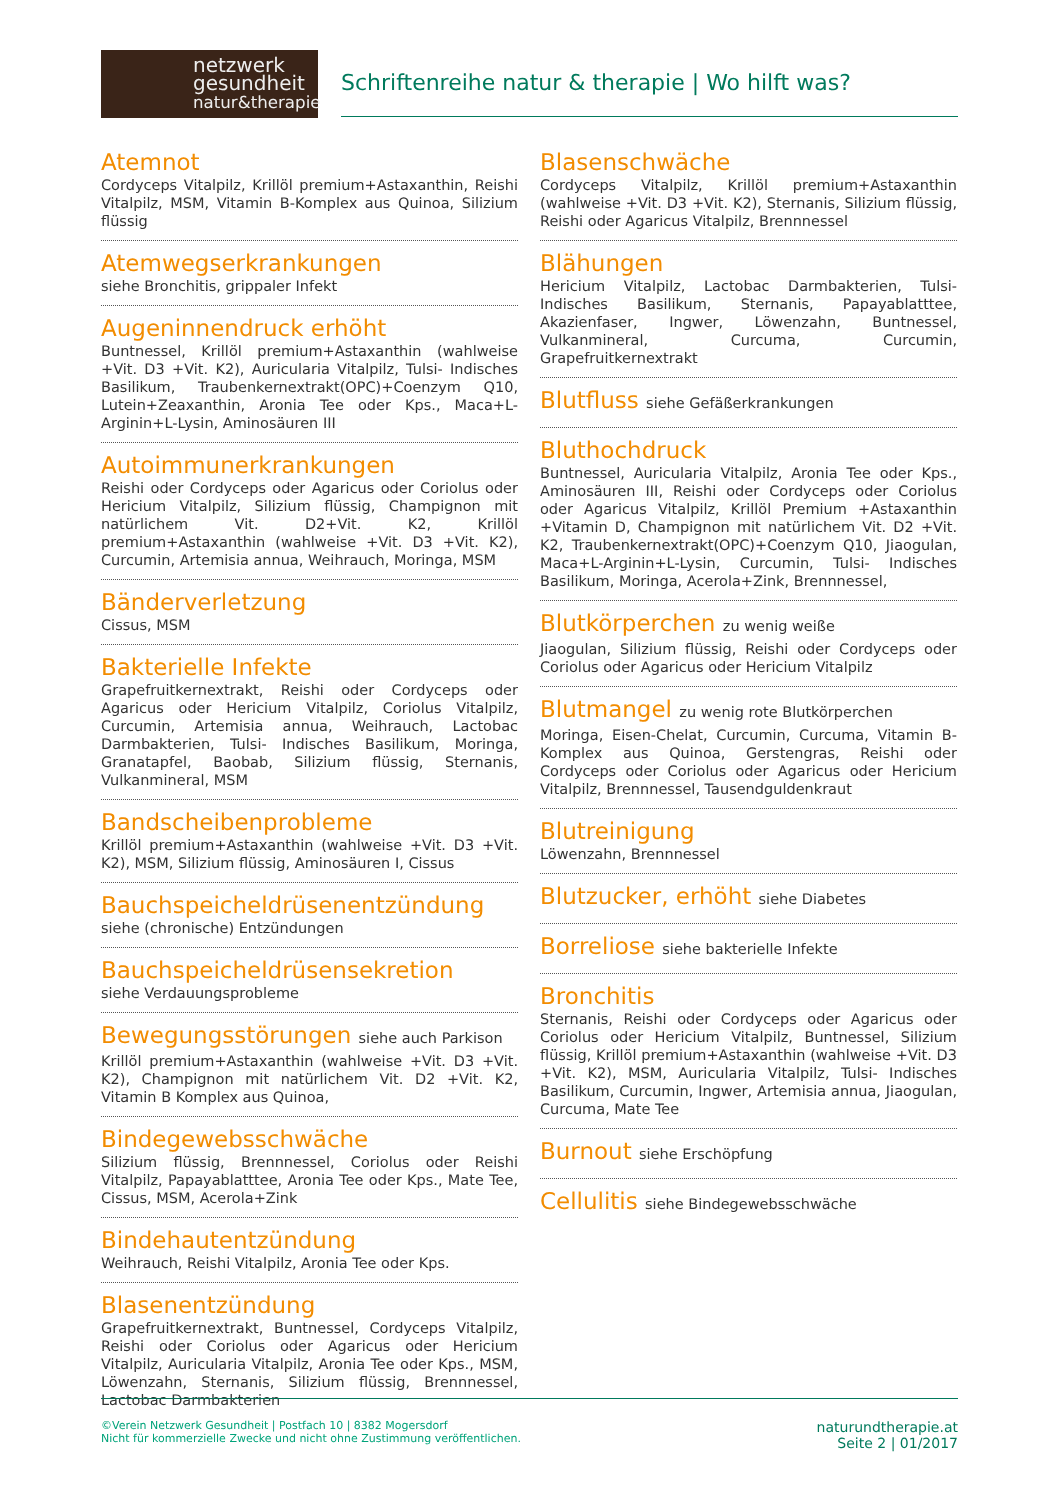netzwerk
gesundheit
natur&therapie
Schriftenreihe natur & therapie | Wo hilft was?
Atemnot
Cordyceps Vitalpilz, Krillöl premium+Astaxanthin, Reishi Vitalpilz, MSM, Vitamin B-Komplex aus Quinoa, Silizium flüssig
Atemwegserkrankungen
siehe Bronchitis, grippaler Infekt
Augeninnendruck erhöht
Buntnessel, Krillöl premium+Astaxanthin (wahlweise +Vit. D3 +Vit. K2), Auricularia Vitalpilz, Tulsi- Indisches Basilikum, Traubenkernextrakt(OPC)+Coenzym Q10, Lutein+Zeaxanthin, Aronia Tee oder Kps., Maca+L-Arginin+L-Lysin, Aminosäuren III
Autoimmunerkrankungen
Reishi oder Cordyceps oder Agaricus oder Coriolus oder Hericium Vitalpilz, Silizium flüssig, Champignon mit natürlichem Vit. D2+Vit. K2, Krillöl premium+Astaxanthin (wahlweise +Vit. D3 +Vit. K2), Curcumin, Artemisia annua, Weihrauch, Moringa, MSM
Bänderverletzung
Cissus, MSM
Bakterielle Infekte
Grapefruitkernextrakt, Reishi oder Cordyceps oder Agaricus oder Hericium Vitalpilz, Coriolus Vitalpilz, Curcumin, Artemisia annua, Weihrauch, Lactobac Darmbakterien, Tulsi- Indisches Basilikum, Moringa, Granatapfel, Baobab, Silizium flüssig, Sternanis, Vulkanmineral, MSM
Bandscheibenprobleme
Krillöl premium+Astaxanthin (wahlweise +Vit. D3 +Vit. K2), MSM, Silizium flüssig, Aminosäuren I, Cissus
Bauchspeicheldrüsenentzündung
siehe (chronische) Entzündungen
Bauchspeicheldrüsensekretion
siehe Verdauungsprobleme
Bewegungsstörungen siehe auch Parkison
Krillöl premium+Astaxanthin (wahlweise +Vit. D3 +Vit. K2), Champignon mit natürlichem Vit. D2 +Vit. K2, Vitamin B Komplex aus Quinoa,
Bindegewebsschwäche
Silizium flüssig, Brennnessel, Coriolus oder Reishi Vitalpilz, Papayablatttee, Aronia Tee oder Kps., Mate Tee, Cissus, MSM, Acerola+Zink
Bindehautentzündung
Weihrauch, Reishi Vitalpilz, Aronia Tee oder Kps.
Blasenentzündung
Grapefruitkernextrakt, Buntnessel, Cordyceps Vitalpilz, Reishi oder Coriolus oder Agaricus oder Hericium Vitalpilz, Auricularia Vitalpilz, Aronia Tee oder Kps., MSM, Löwenzahn, Sternanis, Silizium flüssig, Brennnessel, Lactobac Darmbakterien
Blasenschwäche
Cordyceps Vitalpilz, Krillöl premium+Astaxanthin (wahlweise +Vit. D3 +Vit. K2), Sternanis, Silizium flüssig, Reishi oder Agaricus Vitalpilz, Brennnessel
Blähungen
Hericium Vitalpilz, Lactobac Darmbakterien, Tulsi- Indisches Basilikum, Sternanis, Papayablatttee, Akazienfaser, Ingwer, Löwenzahn, Buntnessel, Vulkanmineral, Curcuma, Curcumin, Grapefruitkernextrakt
Blutfluss siehe Gefäßerkrankungen
Bluthochdruck
Buntnessel, Auricularia Vitalpilz, Aronia Tee oder Kps., Aminosäuren III, Reishi oder Cordyceps oder Coriolus oder Agaricus Vitalpilz, Krillöl Premium +Astaxanthin +Vitamin D, Champignon mit natürlichem Vit. D2 +Vit. K2, Traubenkernextrakt(OPC)+Coenzym Q10, Jiaogulan, Maca+L-Arginin+L-Lysin, Curcumin, Tulsi- Indisches Basilikum, Moringa, Acerola+Zink, Brennnessel,
Blutkörperchen zu wenig weiße
Jiaogulan, Silizium flüssig, Reishi oder Cordyceps oder Coriolus oder Agaricus oder Hericium Vitalpilz
Blutmangel zu wenig rote Blutkörperchen
Moringa, Eisen-Chelat, Curcumin, Curcuma, Vitamin B-Komplex aus Quinoa, Gerstengras, Reishi oder Cordyceps oder Coriolus oder Agaricus oder Hericium Vitalpilz, Brennnessel, Tausendguldenkraut
Blutreinigung
Löwenzahn, Brennnessel
Blutzucker, erhöht siehe Diabetes
Borreliose siehe bakterielle Infekte
Bronchitis
Sternanis, Reishi oder Cordyceps oder Agaricus oder Coriolus oder Hericium Vitalpilz, Buntnessel, Silizium flüssig, Krillöl premium+Astaxanthin (wahlweise +Vit. D3 +Vit. K2), MSM, Auricularia Vitalpilz, Tulsi- Indisches Basilikum, Curcumin, Ingwer, Artemisia annua, Jiaogulan, Curcuma, Mate Tee
Burnout siehe Erschöpfung
Cellulitis siehe Bindegewebsschwäche
©Verein Netzwerk Gesundheit | Postfach 10 | 8382 Mogersdorf
Nicht für kommerzielle Zwecke und nicht ohne Zustimmung veröffentlichen.
naturundtherapie.at
Seite 2 | 01/2017